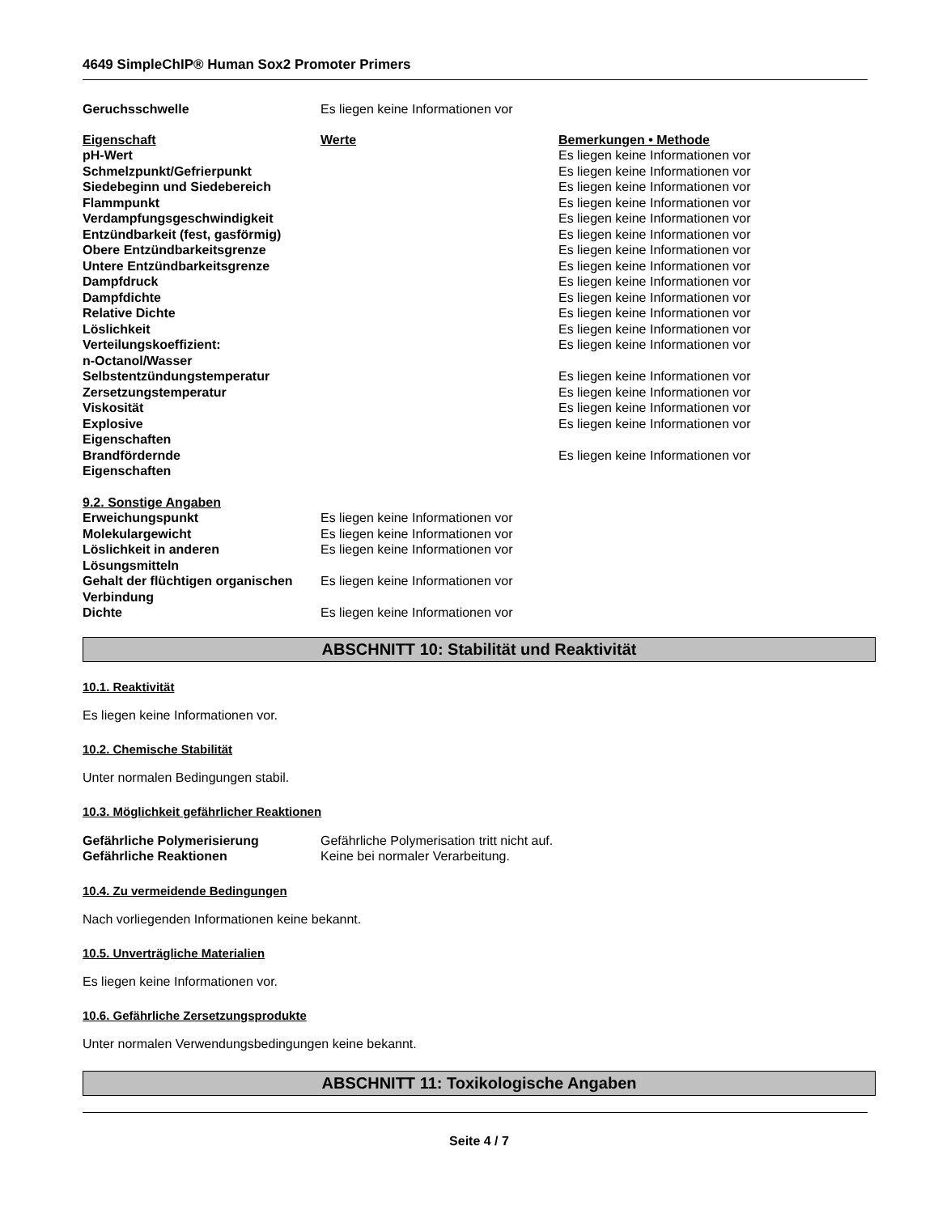4649 SimpleChIP® Human Sox2 Promoter Primers
| Geruchsschwelle | Es liegen keine Informationen vor |
| Eigenschaft | Werte | Bemerkungen • Methode |
| --- | --- | --- |
| pH-Wert | | Es liegen keine Informationen vor |
| Schmelzpunkt/Gefrierpunkt | | Es liegen keine Informationen vor |
| Siedebeginn und Siedebereich | | Es liegen keine Informationen vor |
| Flammpunkt | | Es liegen keine Informationen vor |
| Verdampfungsgeschwindigkeit | | Es liegen keine Informationen vor |
| Entzündbarkeit (fest, gasförmig) | | Es liegen keine Informationen vor |
| Obere Entzündbarkeitsgrenze | | Es liegen keine Informationen vor |
| Untere Entzündbarkeitsgrenze | | Es liegen keine Informationen vor |
| Dampfdruck | | Es liegen keine Informationen vor |
| Dampfdichte | | Es liegen keine Informationen vor |
| Relative Dichte | | Es liegen keine Informationen vor |
| Löslichkeit | | Es liegen keine Informationen vor |
| Verteilungskoeffizient: n-Octanol/Wasser | | Es liegen keine Informationen vor |
| Selbstentzündungstemperatur | | Es liegen keine Informationen vor |
| Zersetzungstemperatur | | Es liegen keine Informationen vor |
| Viskosität | | Es liegen keine Informationen vor |
| Explosive Eigenschaften | | Es liegen keine Informationen vor |
| Brandfördernde Eigenschaften | | Es liegen keine Informationen vor |
| 9.2. Sonstige Angaben | |
| --- | --- |
| Erweichungspunkt | Es liegen keine Informationen vor |
| Molekulargewicht | Es liegen keine Informationen vor |
| Löslichkeit in anderen Lösungsmitteln | Es liegen keine Informationen vor |
| Gehalt der flüchtigen organischen Verbindung | Es liegen keine Informationen vor |
| Dichte | Es liegen keine Informationen vor |
ABSCHNITT 10: Stabilität und Reaktivität
10.1. Reaktivität
Es liegen keine Informationen vor.
10.2. Chemische Stabilität
Unter normalen Bedingungen stabil.
10.3. Möglichkeit gefährlicher Reaktionen
| Gefährliche Polymerisierung | Gefährliche Polymerisation tritt nicht auf. |
| Gefährliche Reaktionen | Keine bei normaler Verarbeitung. |
10.4. Zu vermeidende Bedingungen
Nach vorliegenden Informationen keine bekannt.
10.5. Unverträgliche Materialien
Es liegen keine Informationen vor.
10.6. Gefährliche Zersetzungsprodukte
Unter normalen Verwendungsbedingungen keine bekannt.
ABSCHNITT 11: Toxikologische Angaben
Seite 4 / 7